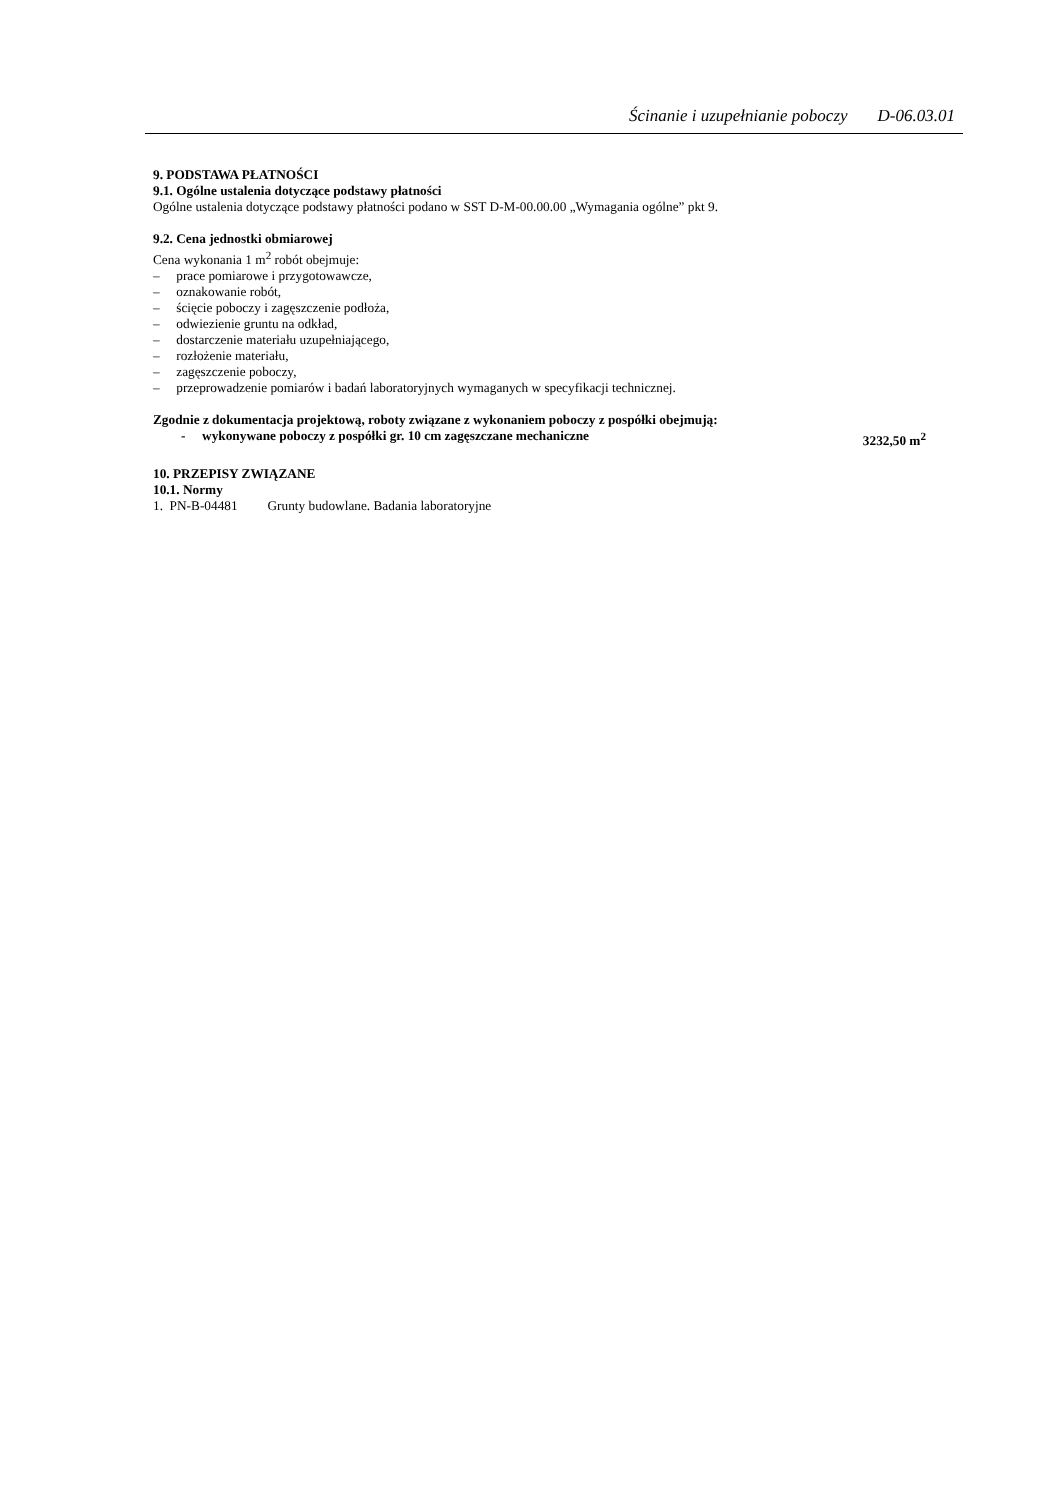Ścinanie i uzupełnianie poboczy D-06.03.01
9. PODSTAWA PŁATNOŚCI
9.1. Ogólne ustalenia dotyczące podstawy płatności
Ogólne ustalenia dotyczące podstawy płatności podano w SST D-M-00.00.00 „Wymagania ogólne” pkt 9.
9.2. Cena jednostki obmiarowej
Cena wykonania 1 m<sup>2</sup> robót obejmuje:
–  prace pomiarowe i przygotowawcze,
–  oznakowanie robót,
–  ścięcie poboczy i zagęszczenie podłoża,
–  odwiezienie gruntu na odkład,
–  dostarczenie materiału uzupełniającego,
–  rozłożenie materiału,
–  zagęszczenie poboczy,
–  przeprowadzenie pomiarów i badań laboratoryjnych wymaganych w specyfikacji technicznej.
Zgodnie z dokumentacja projektową, roboty związane z wykonaniem poboczy z pospółki obejmują:
-  wykonywane poboczy z pospółki gr. 10 cm zagęszczane mechaniczne 3232,50 m<sup>2</sup>
10. PRZEPISY ZWIĄZANE
10.1. Normy
1. PN-B-04481   Grunty budowlane. Badania laboratoryjne